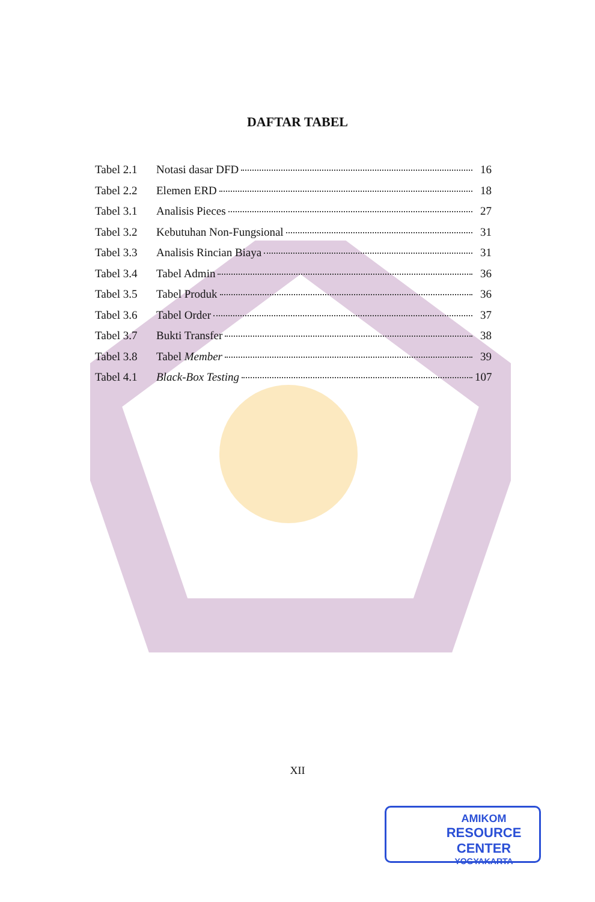DAFTAR TABEL
Tabel 2.1 Notasi dasar DFD 16
Tabel 2.2 Elemen ERD 18
Tabel 3.1 Analisis Pieces 27
Tabel 3.2 Kebutuhan Non-Fungsional 31
Tabel 3.3 Analisis Rincian Biaya 31
Tabel 3.4 Tabel Admin 36
Tabel 3.5 Tabel Produk 36
Tabel 3.6 Tabel Order 37
Tabel 3.7 Bukti Transfer 38
Tabel 3.8 Tabel Member 39
Tabel 4.1 Black-Box Testing 107
XII
AMIKOM
RESOURCE CENTER
YOGYAKARTA